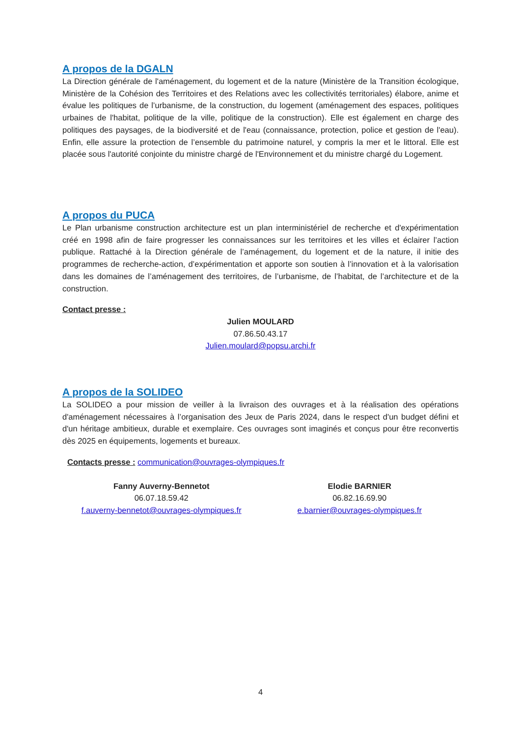A propos de la DGALN
La Direction générale de l'aménagement, du logement et de la nature (Ministère de la Transition écologique, Ministère de la Cohésion des Territoires et des Relations avec les collectivités territoriales) élabore, anime et évalue les politiques de l’urbanisme, de la construction, du logement (aménagement des espaces, politiques urbaines de l'habitat, politique de la ville, politique de la construction). Elle est également en charge des politiques des paysages, de la biodiversité et de l'eau (connaissance, protection, police et gestion de l'eau). Enfin, elle assure la protection de l’ensemble du patrimoine naturel, y compris la mer et le littoral. Elle est placée sous l'autorité conjointe du ministre chargé de l'Environnement et du ministre chargé du Logement.
A propos du PUCA
Le Plan urbanisme construction architecture est un plan interministériel de recherche et d'expérimentation créé en 1998 afin de faire progresser les connaissances sur les territoires et les villes et éclairer l’action publique. Rattaché à la Direction générale de l’aménagement, du logement et de la nature, il initie des programmes de recherche-action, d’expérimentation et apporte son soutien à l’innovation et à la valorisation dans les domaines de l’aménagement des territoires, de l’urbanisme, de l’habitat, de l’architecture et de la construction.
Contact presse :
Julien MOULARD
07.86.50.43.17
Julien.moulard@popsu.archi.fr
A propos de la SOLIDEO
La SOLIDEO a pour mission de veiller à la livraison des ouvrages et à la réalisation des opérations d'aménagement nécessaires à l’organisation des Jeux de Paris 2024, dans le respect d'un budget défini et d'un héritage ambitieux, durable et exemplaire. Ces ouvrages sont imaginés et conçus pour être reconvertis dès 2025 en équipements, logements et bureaux.
Contacts presse : communication@ouvrages-olympiques.fr
Fanny Auverny-Bennetot
06.07.18.59.42
f.auverny-bennetot@ouvrages-olympiques.fr
Elodie BARNIER
06.82.16.69.90
e.barnier@ouvrages-olympiques.fr
4